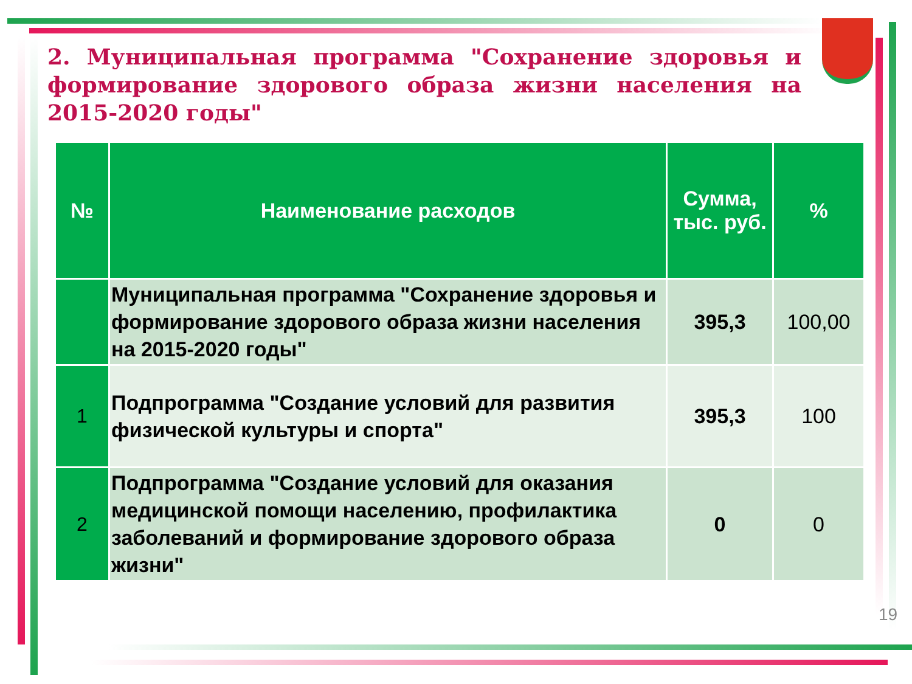2. Муниципальная программа "Сохранение здоровья и формирование здорового образа жизни населения на 2015-2020 годы"
| № | Наименование расходов | Сумма, тыс. руб. | % |
| --- | --- | --- | --- |
| | Муниципальная программа "Сохранение здоровья и формирование здорового образа жизни населения на 2015-2020 годы" | 395,3 | 100,00 |
| 1 | Подпрограмма "Создание условий для развития физической культуры и спорта" | 395,3 | 100 |
| 2 | Подпрограмма "Создание условий для оказания медицинской помощи населению, профилактика заболеваний и формирование здорового образа жизни" | 0 | 0 |
19